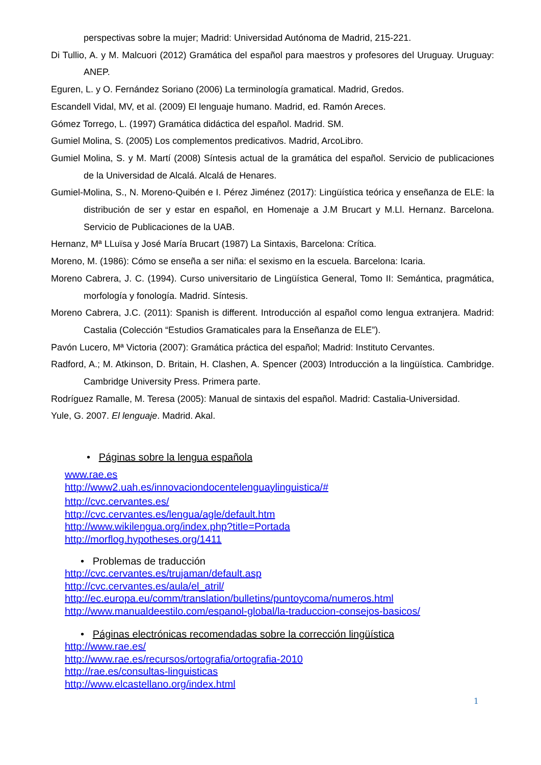perspectivas sobre la mujer; Madrid: Universidad Autónoma de Madrid, 215-221.
Di Tullio, A. y M. Malcuori (2012) Gramática del español para maestros y profesores del Uruguay. Uruguay: ANEP.
Eguren, L. y O. Fernández Soriano (2006) La terminología gramatical. Madrid, Gredos.
Escandell Vidal, MV, et al. (2009) El lenguaje humano. Madrid, ed. Ramón Areces.
Gómez Torrego, L. (1997) Gramática didáctica del español. Madrid. SM.
Gumiel Molina, S. (2005) Los complementos predicativos. Madrid, ArcoLibro.
Gumiel Molina, S. y M. Martí (2008) Síntesis actual de la gramática del español. Servicio de publicaciones de la Universidad de Alcalá. Alcalá de Henares.
Gumiel-Molina, S., N. Moreno-Quibén e I. Pérez Jiménez (2017): Lingüística teórica y enseñanza de ELE: la distribución de ser y estar en español, en Homenaje a J.M Brucart y M.Ll. Hernanz. Barcelona. Servicio de Publicaciones de la UAB.
Hernanz, Mª LLuïsa y José María Brucart (1987) La Sintaxis, Barcelona: Crítica.
Moreno, M. (1986): Cómo se enseña a ser niña: el sexismo en la escuela. Barcelona: Icaria.
Moreno Cabrera, J. C. (1994). Curso universitario de Lingüística General, Tomo II: Semántica, pragmática, morfología y fonología. Madrid. Síntesis.
Moreno Cabrera, J.C. (2011): Spanish is different. Introducción al español como lengua extranjera. Madrid: Castalia (Colección “Estudios Gramaticales para la Enseñanza de ELE”).
Pavón Lucero, Mª Victoria (2007): Gramática práctica del español; Madrid: Instituto Cervantes.
Radford, A.; M. Atkinson, D. Britain, H. Clashen, A. Spencer (2003) Introducción a la lingüística. Cambridge. Cambridge University Press. Primera parte.
Rodríguez Ramalle, M. Teresa (2005): Manual de sintaxis del español. Madrid: Castalia-Universidad.
Yule, G. 2007. El lenguaje. Madrid. Akal.
• Páginas sobre la lengua española
www.rae.es
http://www2.uah.es/innovaciondocentelenguaylinguistica/#
http://cvc.cervantes.es/
http://cvc.cervantes.es/lengua/agle/default.htm
http://www.wikilengua.org/index.php?title=Portada
http://morflog.hypotheses.org/1411
• Problemas de traducción
http://cvc.cervantes.es/trujaman/default.asp
http://cvc.cervantes.es/aula/el_atril/
http://ec.europa.eu/comm/translation/bulletins/puntoycoma/numeros.html
http://www.manualdeestilo.com/espanol-global/la-traduccion-consejos-basicos/
• Páginas electrónicas recomendadas sobre la corrección lingüística
http://www.rae.es/
http://www.rae.es/recursos/ortografia/ortografia-2010
http://rae.es/consultas-linguisticas
http://www.elcastellano.org/index.html
1